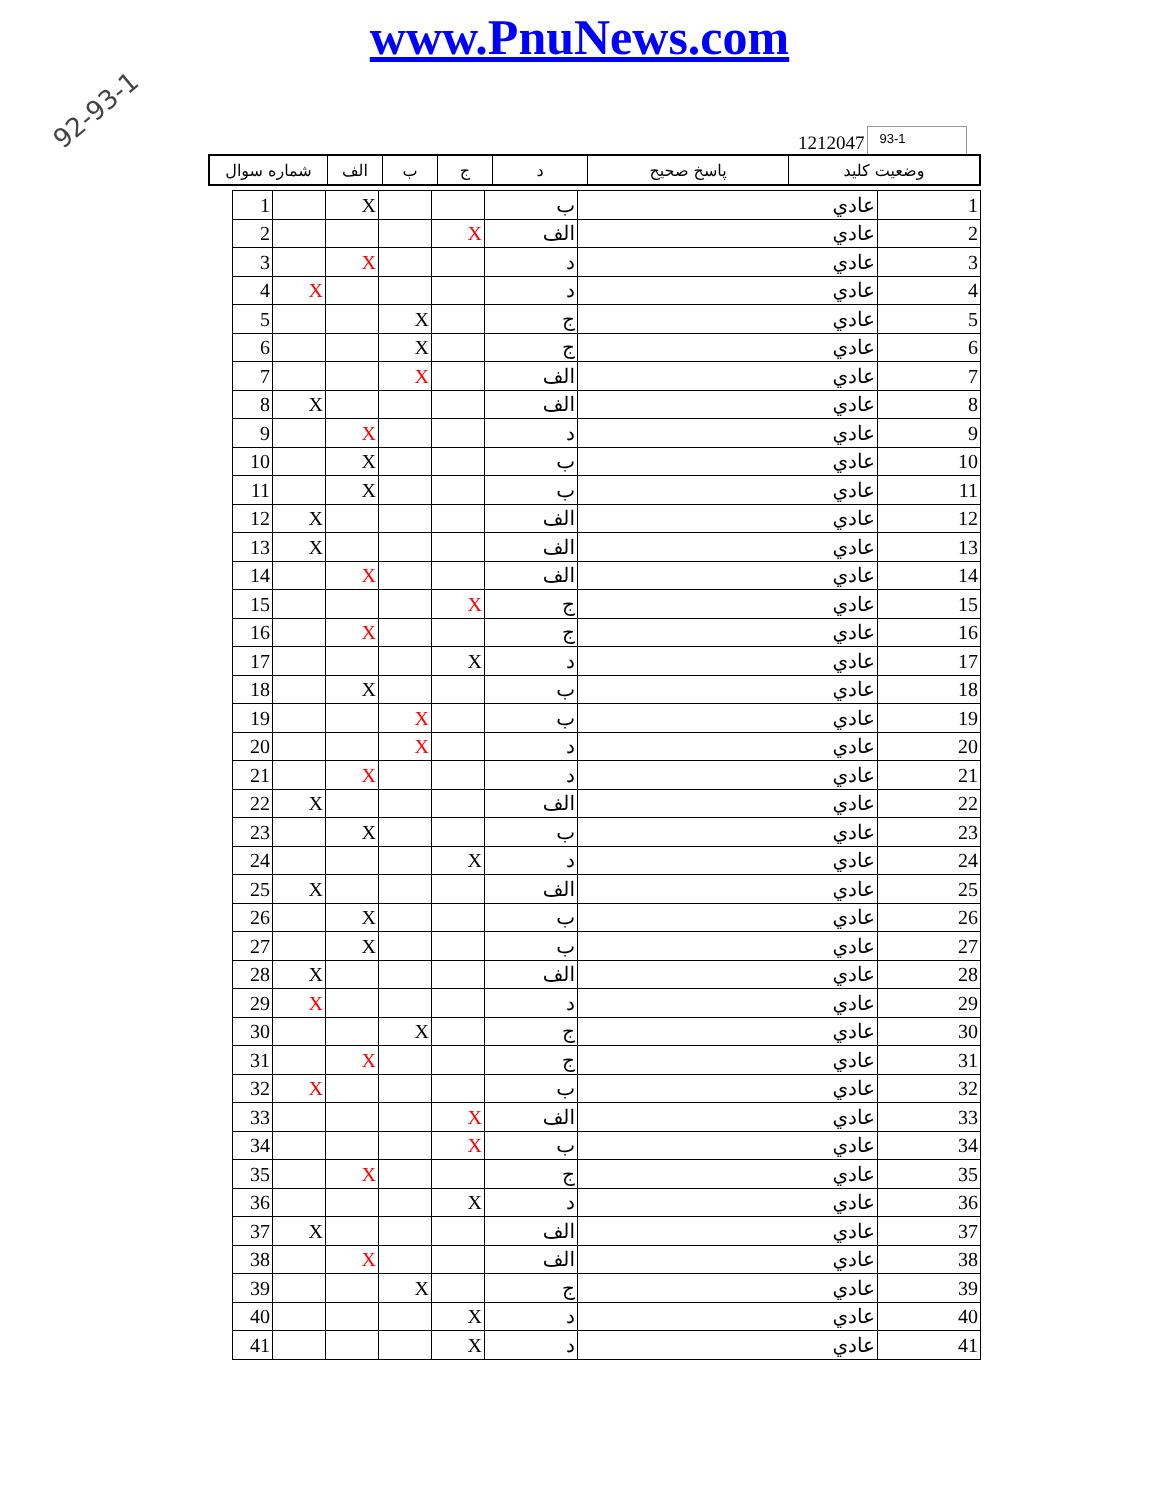92-93-1
www.PnuNews.com
1212047 93-1
| شماره سوال | الف | ب | ج | د | پاسخ صحيح | وضعيت كليد |
| 1 | | X | | | ب | عادي | 1 |
| 2 | | | | X | الف | عادي | 2 |
| 3 | | X | | | د | عادي | 3 |
| 4 | X | | | | د | عادي | 4 |
| 5 | | | X | | ج | عادي | 5 |
| 6 | | | X | | ج | عادي | 6 |
| 7 | | | X | | الف | عادي | 7 |
| 8 | X | | | | الف | عادي | 8 |
| 9 | | X | | | د | عادي | 9 |
| 10 | | X | | | ب | عادي | 10 |
| 11 | | X | | | ب | عادي | 11 |
| 12 | X | | | | الف | عادي | 12 |
| 13 | X | | | | الف | عادي | 13 |
| 14 | | X | | | الف | عادي | 14 |
| 15 | | | | X | ج | عادي | 15 |
| 16 | | X | | | ج | عادي | 16 |
| 17 | | | | X | د | عادي | 17 |
| 18 | | X | | | ب | عادي | 18 |
| 19 | | | X | | ب | عادي | 19 |
| 20 | | | X | | د | عادي | 20 |
| 21 | | X | | | د | عادي | 21 |
| 22 | X | | | | الف | عادي | 22 |
| 23 | | X | | | ب | عادي | 23 |
| 24 | | | | X | د | عادي | 24 |
| 25 | X | | | | الف | عادي | 25 |
| 26 | | X | | | ب | عادي | 26 |
| 27 | | X | | | ب | عادي | 27 |
| 28 | X | | | | الف | عادي | 28 |
| 29 | X | | | | د | عادي | 29 |
| 30 | | | X | | ج | عادي | 30 |
| 31 | | X | | | ج | عادي | 31 |
| 32 | X | | | | ب | عادي | 32 |
| 33 | | | | X | الف | عادي | 33 |
| 34 | | | | X | ب | عادي | 34 |
| 35 | | X | | | ج | عادي | 35 |
| 36 | | | | X | د | عادي | 36 |
| 37 | X | | | | الف | عادي | 37 |
| 38 | | X | | | الف | عادي | 38 |
| 39 | | | X | | ج | عادي | 39 |
| 40 | | | | X | د | عادي | 40 |
| 41 | | | | X | د | عادي | 41 |